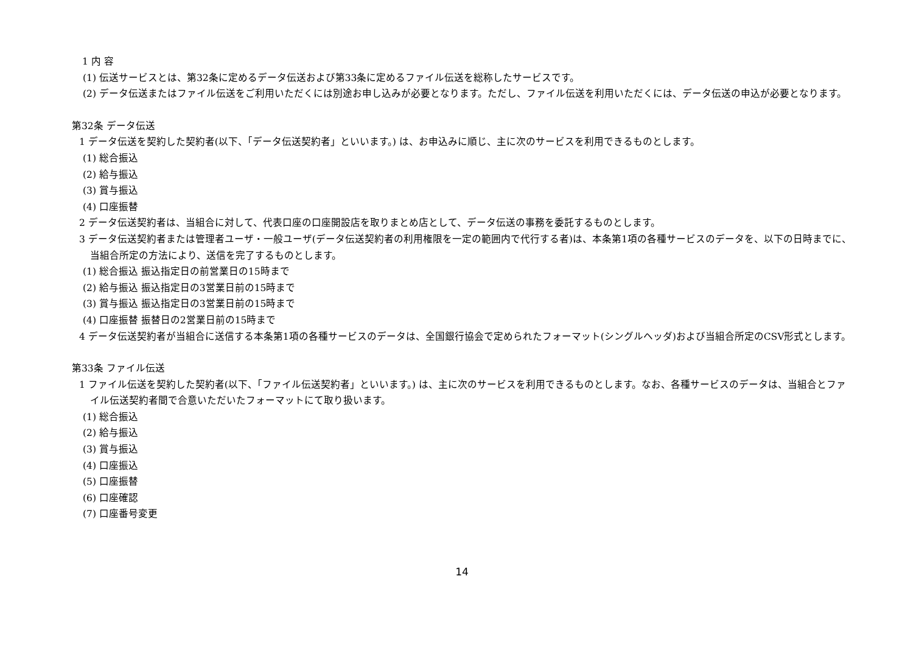1 内 容
(1) 伝送サービスとは、第32条に定めるデータ伝送および第33条に定めるファイル伝送を総称したサービスです。
(2) データ伝送またはファイル伝送をご利用いただくには別途お申し込みが必要となります。ただし、ファイル伝送を利用いただくには、データ伝送の申込が必要となります。
第32条 データ伝送
1 データ伝送を契約した契約者(以下、「データ伝送契約者」といいます。) は、お申込みに順じ、主に次のサービスを利用できるものとします。
(1) 総合振込
(2) 給与振込
(3) 賞与振込
(4) 口座振替
2 データ伝送契約者は、当組合に対して、代表口座の口座開設店を取りまとめ店として、データ伝送の事務を委託するものとします。
3 データ伝送契約者または管理者ユーザ・一般ユーザ(データ伝送契約者の利用権限を一定の範囲内で代行する者)は、本条第1項の各種サービスのデータを、以下の日時までに、当組合所定の方法により、送信を完了するものとします。
(1) 総合振込 振込指定日の前営業日の15時まで
(2) 給与振込 振込指定日の3営業日前の15時まで
(3) 賞与振込 振込指定日の3営業日前の15時まで
(4) 口座振替 振替日の2営業日前の15時まで
4 データ伝送契約者が当組合に送信する本条第1項の各種サービスのデータは、全国銀行協会で定められたフォーマット(シングルヘッダ)および当組合所定のCSV形式とします。
第33条 ファイル伝送
1 ファイル伝送を契約した契約者(以下、「ファイル伝送契約者」といいます。) は、主に次のサービスを利用できるものとします。なお、各種サービスのデータは、当組合とファイル伝送契約者間で合意いただいたフォーマットにて取り扱います。
(1) 総合振込
(2) 給与振込
(3) 賞与振込
(4) 口座振込
(5) 口座振替
(6) 口座確認
(7) 口座番号変更
14